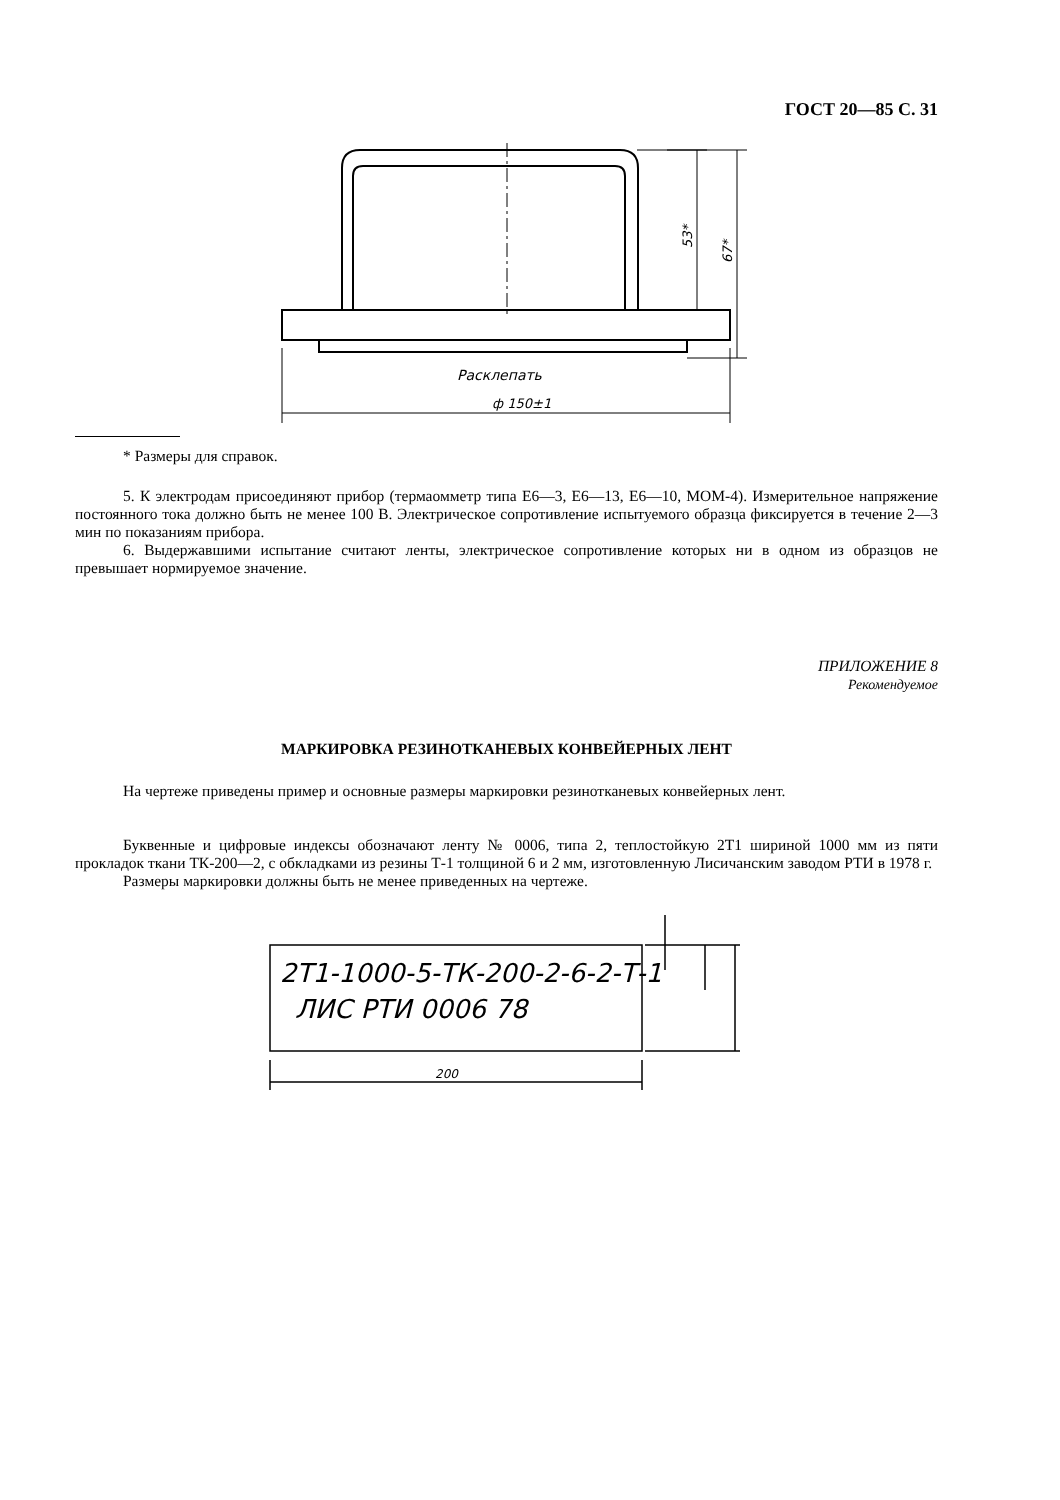ГОСТ 20—85 С. 31
Расклепать
ф 150±1
53*
67*
* Размеры для справок.
5. К электродам присоединяют прибор (термаомметр типа Е6—3, Е6—13, Е6—10, МОМ-4). Измерительное напряжение постоянного тока должно быть не менее 100 В. Электрическое сопротивление испытуемого образца фиксируется в течение 2—3 мин по показаниям прибора.
6. Выдержавшими испытание считают ленты, электрическое сопротивление которых ни в одном из образцов не превышает нормируемое значение.
ПРИЛОЖЕНИЕ 8
Рекомендуемое
МАРКИРОВКА РЕЗИНОТКАНЕВЫХ КОНВЕЙЕРНЫХ ЛЕНТ
На чертеже приведены пример и основные размеры маркировки резинотканевых конвейерных лент.
Буквенные и цифровые индексы обозначают ленту № 0006, типа 2, теплостойкую 2Т1 шириной 1000 мм из пяти прокладок ткани ТК-200—2, с обкладками из резины Т-1 толщиной 6 и 2 мм, изготовленную Лисичанским заводом РТИ в 1978 г.
Размеры маркировки должны быть не менее приведенных на чертеже.
2Т1-1000-5-ТК-200-2-6-2-Т-1
ЛИС РТИ 0006 78
200